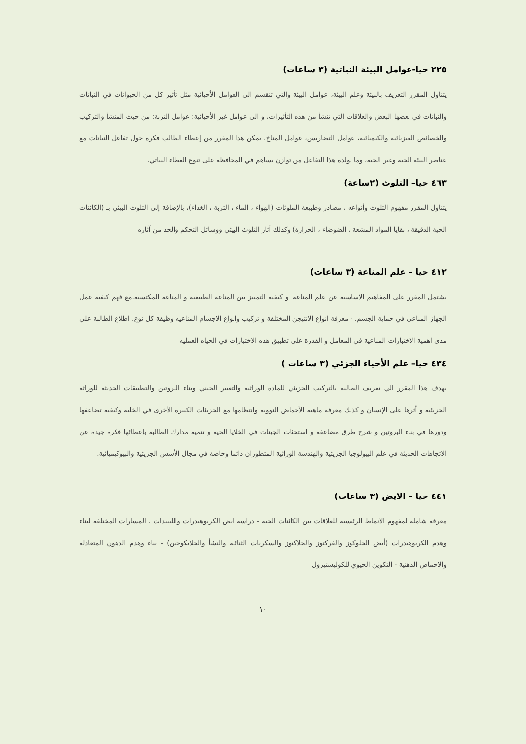٢٢٥ حيا-عوامل البيئة النباتية (٣ ساعات)
يتناول المقرر التعريف بالبيئة وعلم البيئة، عوامل البيئة والتي تنقسم الى العوامل الأحيائية مثل تأثير كل من الحيوانات في النباتات والنباتات في بعضها البعض والعلاقات التي تنشأ من هذه التأثيرات، و الى عوامل غير الأحيائية: عوامل التربة: من حيث المنشأ والتركيب والخصائص الفيزيائية والكيميائية، عوامل التضاريس، عوامل المناخ. يمكن هدا المقرر من إعطاء الطالب فكرة حول تفاعل النباتات مع عناصر البيئة الحية وغير الحية، وما يولده هذا التفاعل من توازن يساهم في المحافظة على تنوع الغطاء النباتي.
٤٦٣ حيا– التلوث (٢ساعة)
يتناول المقرر مفهوم التلوث وأنواعه ، مصادر وطبيعة الملوثات (الهواء ، الماء ، التربة ، الغذاء)، بالإضافة إلى التلوث البيئي بـ (الكائنات الحية الدقيقة ، بقايا المواد المشعة ، الضوضاء ، الحرارة) وكذلك آثار التلوث البيئي ووسائل التحكم والحد من آثاره
٤١٢ حيا – علم المناعة (٣ ساعات)
يشتمل المقرر على المفاهيم الاساسيه عن علم المناعه. و كيفية التمييز بين المناعه الطبيعيه و المناعه المكتسبه.مع فهم كيفيه عمل الجهاز المناعى في حماية الجسم. - معرفة انواع الانتيجن المختلفة و تركيب وانواع الاجسام المناعيه وظيفة كل نوع. اطلاع الطالبة علي مدى اهمية الاختبارات المناعية في المعامل و القدرة على تطبيق هذه الاختبارات في الحياه العمليه
٤٣٤ حيا– علم الأحياء الجزئي (٣ ساعات )
يهدف هذا المقرر الي تعريف الطالبة بالتركيب الجزيئي للمادة الوراثية والتعبير الجيني وبناء البروتين والتطبيقات الحديثة للوراثة الجزيئية و أثرها على الإنسان و كذلك معرفة ماهية الأحماض النووية وانتظامها مع الجزيئات الكبيرة الأخرى في الخلية وكيفية تضاعفها ودورها في بناء البروتين و شرح طرق مضاعفة و استحثاث الجينات في الخلايا الحية و تنمية مدارك الطالبة بإعطائها فكرة جيدة عن الاتجاهات الحديثة في علم البيولوجيا الجزيئية والهندسة الوراثية المتطوران دائما وخاصة في مجال الأسس الجزيئية والبيوكيميائية.
٤٤١ حيا – الايض (٣ ساعات)
معرفة شاملة لمفهوم الانماط الرئيسية للعلاقات بين الكائنات الحية - دراسة ايض الكربوهيدرات والليبيدات . المسارات المختلفة لبناء وهدم الكربوهيدرات (أيض الجلوكوز والفركتوز والجلاكتوز والسكريات الثنائية والنشأ والجلايكوجين) - بناء وهدم الدهون المتعادلة والاحماض الدهنية - التكوين الحيوي للكوليستيرول
١٠